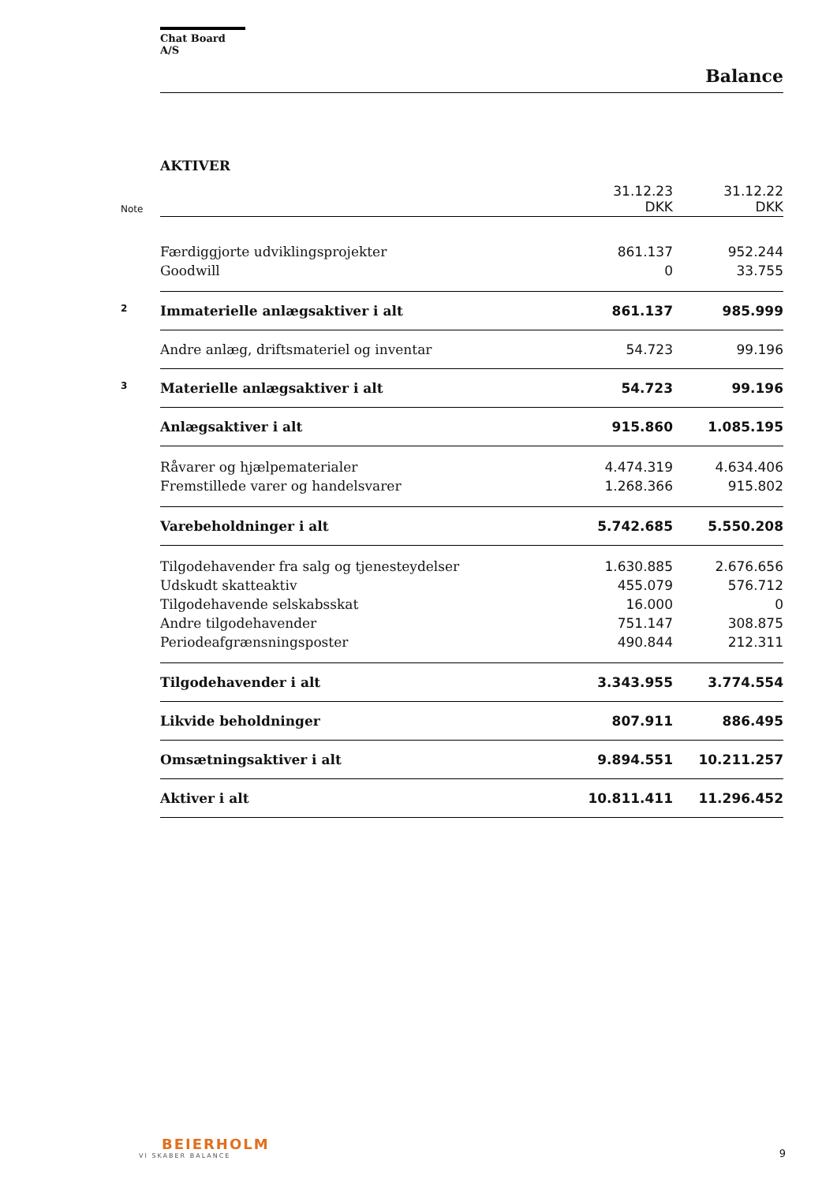Chat Board A/S
Balance
AKTIVER
| Note | 31.12.23 DKK | 31.12.22 DKK |
| Færdiggjorte udviklingsprojekter | 861.137 | 952.244 |
| Goodwill | 0 | 33.755 |
| 2 Immaterielle anlægsaktiver i alt | 861.137 | 985.999 |
| Andre anlæg, driftsmateriel og inventar | 54.723 | 99.196 |
| 3 Materielle anlægsaktiver i alt | 54.723 | 99.196 |
| Anlægsaktiver i alt | 915.860 | 1.085.195 |
| Råvarer og hjælpematerialer | 4.474.319 | 4.634.406 |
| Fremstillede varer og handelsvarer | 1.268.366 | 915.802 |
| Varebeholdninger i alt | 5.742.685 | 5.550.208 |
| Tilgodehavender fra salg og tjenesteydelser | 1.630.885 | 2.676.656 |
| Udskudt skatteaktiv | 455.079 | 576.712 |
| Tilgodehavende selskabsskat | 16.000 | 0 |
| Andre tilgodehavender | 751.147 | 308.875 |
| Periodeafgrænsningsposter | 490.844 | 212.311 |
| Tilgodehavender i alt | 3.343.955 | 3.774.554 |
| Likvide beholdninger | 807.911 | 886.495 |
| Omsætningsaktiver i alt | 9.894.551 | 10.211.257 |
| Aktiver i alt | 10.811.411 | 11.296.452 |
BEIERHOLM
VI SKABER BALANCE
9